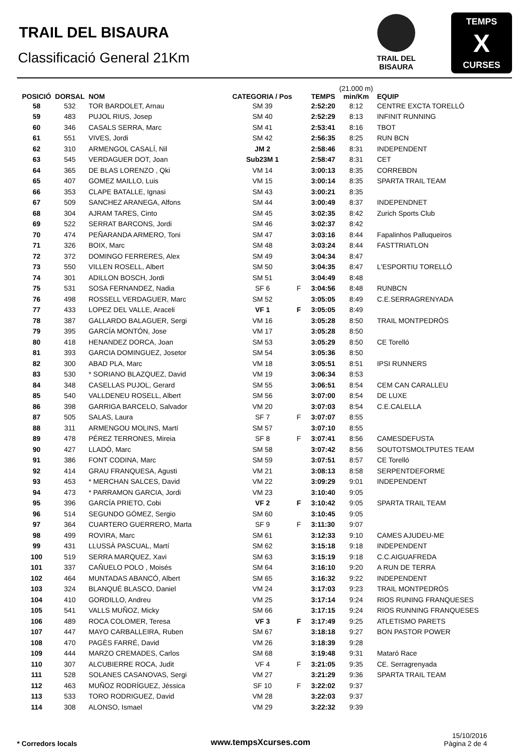TRAIL DEL BISAURA
Classificació General 21Km
TRAIL DEL
BISAURA
TEMPS
X
CURSES
| POSICIÓ | DORSAL | NOM | CATEGORIA / Pos | | TEMPS | (21.000 m) min/Km | EQUIP |
| --- | --- | --- | --- | --- | --- | --- | --- |
| 58 | 532 | TOR BARDOLET, Arnau | SM 39 | | 2:52:20 | 8:12 | CENTRE EXCTA TORELLÓ |
| 59 | 483 | PUJOL RIUS, Josep | SM 40 | | 2:52:29 | 8:13 | INFINIT RUNNING |
| 60 | 346 | CASALS SERRA, Marc | SM 41 | | 2:53:41 | 8:16 | TBOT |
| 61 | 551 | VIVES, Jordi | SM 42 | | 2:56:35 | 8:25 | RUN BCN |
| 62 | 310 | ARMENGOL CASALÍ, Nil | JM 2 | | 2:58:46 | 8:31 | INDEPENDENT |
| 63 | 545 | VERDAGUER DOT, Joan | Sub23M 1 | | 2:58:47 | 8:31 | CET |
| 64 | 365 | DE BLAS LORENZO , Qki | VM 14 | | 3:00:13 | 8:35 | CORREBDN |
| 65 | 407 | GOMEZ MAILLO, Luis | VM 15 | | 3:00:14 | 8:35 | SPARTA TRAIL TEAM |
| 66 | 353 | CLAPE BATALLE, Ignasi | SM 43 | | 3:00:21 | 8:35 | |
| 67 | 509 | SANCHEZ ARANEGA, Alfons | SM 44 | | 3:00:49 | 8:37 | INDEPENDNET |
| 68 | 304 | AJRAM TARES, Cinto | SM 45 | | 3:02:35 | 8:42 | Zurich Sports Club |
| 69 | 522 | SERRAT BARCONS, Jordi | SM 46 | | 3:02:37 | 8:42 | |
| 70 | 474 | PEÑARANDA ARMERO, Toni | SM 47 | | 3:03:16 | 8:44 | Fapalinhos Palluqueiros |
| 71 | 326 | BOIX, Marc | SM 48 | | 3:03:24 | 8:44 | FASTTRIATLON |
| 72 | 372 | DOMINGO FERRERES, Alex | SM 49 | | 3:04:34 | 8:47 | |
| 73 | 550 | VILLEN ROSELL, Albert | SM 50 | | 3:04:35 | 8:47 | L'ESPORTIU TORELLÓ |
| 74 | 301 | ADILLON BOSCH, Jordi | SM 51 | | 3:04:49 | 8:48 | |
| 75 | 531 | SOSA FERNANDEZ, Nadia | SF 6 | F | 3:04:56 | 8:48 | RUNBCN |
| 76 | 498 | ROSSELL VERDAGUER, Marc | SM 52 | | 3:05:05 | 8:49 | C.E.SERRAGRENYADA |
| 77 | 433 | LOPEZ DEL VALLE, Araceli | VF 1 | F | 3:05:05 | 8:49 | |
| 78 | 387 | GALLARDO BALAGUER, Sergi | VM 16 | | 3:05:28 | 8:50 | TRAIL MONTPEDRÓS |
| 79 | 395 | GARCÍA MONTÓN, Jose | VM 17 | | 3:05:28 | 8:50 | |
| 80 | 418 | HENANDEZ DORCA, Joan | SM 53 | | 3:05:29 | 8:50 | CE Torelló |
| 81 | 393 | GARCIA DOMINGUEZ, Josetor | SM 54 | | 3:05:36 | 8:50 | |
| 82 | 300 | ABAD PLA, Marc | VM 18 | | 3:05:51 | 8:51 | IPSI RUNNERS |
| 83 | 530 | * SORIANO BLAZQUEZ, David | VM 19 | | 3:06:34 | 8:53 | |
| 84 | 348 | CASELLAS PUJOL, Gerard | SM 55 | | 3:06:51 | 8:54 | CEM CAN CARALLEU |
| 85 | 540 | VALLDENEU ROSELL, Albert | SM 56 | | 3:07:00 | 8:54 | DE LUXE |
| 86 | 398 | GARRIGA BARCELO, Salvador | VM 20 | | 3:07:03 | 8:54 | C.E.CALELLA |
| 87 | 505 | SALAS, Laura | SF 7 | F | 3:07:07 | 8:55 | |
| 88 | 311 | ARMENGOU MOLINS, Martí | SM 57 | | 3:07:10 | 8:55 | |
| 89 | 478 | PÉREZ TERRONES, Mireia | SF 8 | F | 3:07:41 | 8:56 | CAMESDEFUSTA |
| 90 | 427 | LLADÓ, Marc | SM 58 | | 3:07:42 | 8:56 | SOUTOTSMOLTPUTES TEAM |
| 91 | 386 | FONT CODINA, Marc | SM 59 | | 3:07:51 | 8:57 | CE Torelló |
| 92 | 414 | GRAU FRANQUESA, Agusti | VM 21 | | 3:08:13 | 8:58 | SERPENTDEFORME |
| 93 | 453 | * MERCHAN SALCES, David | VM 22 | | 3:09:29 | 9:01 | INDEPENDENT |
| 94 | 473 | * PARRAMON GARCIA, Jordi | VM 23 | | 3:10:40 | 9:05 | |
| 95 | 396 | GARCÍA PRIETO, Cobi | VF 2 | F | 3:10:42 | 9:05 | SPARTA TRAIL TEAM |
| 96 | 514 | SEGUNDO GÓMEZ, Sergio | SM 60 | | 3:10:45 | 9:05 | |
| 97 | 364 | CUARTERO GUERRERO, Marta | SF 9 | F | 3:11:30 | 9:07 | |
| 98 | 499 | ROVIRA, Marc | SM 61 | | 3:12:33 | 9:10 | CAMES AJUDEU-ME |
| 99 | 431 | LLUSSÀ PASCUAL, Martí | SM 62 | | 3:15:18 | 9:18 | INDEPENDENT |
| 100 | 519 | SERRA MARQUEZ, Xavi | SM 63 | | 3:15:19 | 9:18 | C.C.AIGUAFREDA |
| 101 | 337 | CAÑUELO POLO , Moisés | SM 64 | | 3:16:10 | 9:20 | A RUN DE TERRA |
| 102 | 464 | MUNTADAS ABANCÓ, Albert | SM 65 | | 3:16:32 | 9:22 | INDEPENDENT |
| 103 | 324 | BLANQUÉ BLASCO, Daniel | VM 24 | | 3:17:03 | 9:23 | TRAIL MONTPEDRÓS |
| 104 | 410 | GORDILLO, Andreu | VM 25 | | 3:17:14 | 9:24 | RIOS RUNING FRANQUESES |
| 105 | 541 | VALLS MUÑOZ, Micky | SM 66 | | 3:17:15 | 9:24 | RIOS RUNNING FRANQUESES |
| 106 | 489 | ROCA COLOMER, Teresa | VF 3 | F | 3:17:49 | 9:25 | ATLETISMO PARETS |
| 107 | 447 | MAYO CARBALLEIRA, Ruben | SM 67 | | 3:18:18 | 9:27 | BON PASTOR POWER |
| 108 | 470 | PAGÈS FARRÉ, David | VM 26 | | 3:18:39 | 9:28 | |
| 109 | 444 | MARZO CREMADES, Carlos | SM 68 | | 3:19:48 | 9:31 | Mataró Race |
| 110 | 307 | ALCUBIERRE ROCA, Judit | VF 4 | F | 3:21:05 | 9:35 | CE. Serragrenyada |
| 111 | 528 | SOLANES CASANOVAS, Sergi | VM 27 | | 3:21:29 | 9:36 | SPARTA TRAIL TEAM |
| 112 | 463 | MUÑOZ RODRÍGUEZ, Jéssica | SF 10 | F | 3:22:02 | 9:37 | |
| 113 | 533 | TORO RODRIGUEZ, David | VM 28 | | 3:22:03 | 9:37 | |
| 114 | 308 | ALONSO, Ismael | VM 29 | | 3:22:32 | 9:39 | |
* Corredors locals
www.tempsXcurses.com
15/10/2016
Pàgina 2 de 4